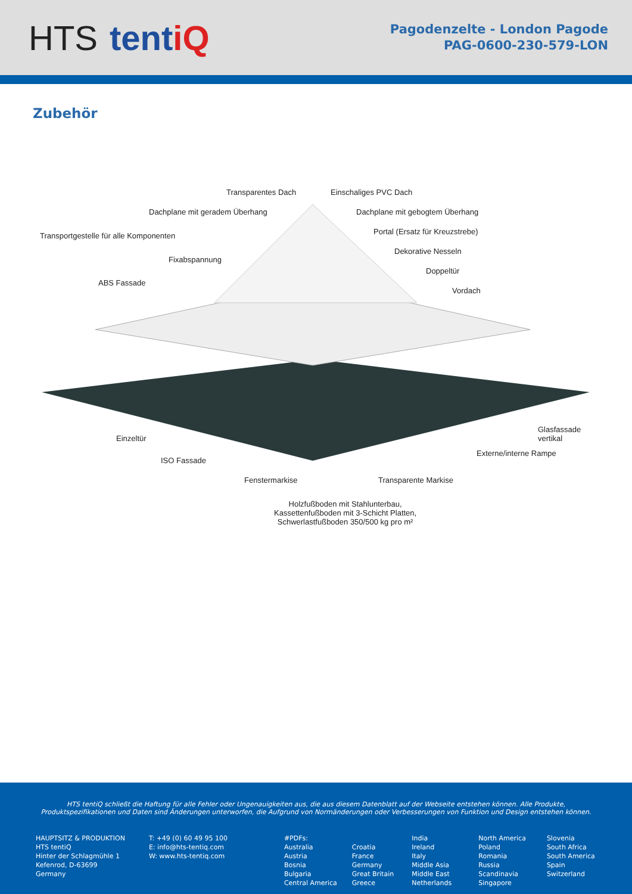HTS tentiQ
Pagodenzelte - London Pagode
PAG-0600-230-579-LON
Zubehör
Transparentes Dach Einschaliges PVC Dach
Dachplane mit geradem Überhang
Dachplane mit gebogtem Überhang
Transportgestelle für alle Komponenten
Portal (Ersatz für Kreuzstrebe)
Dekorative Nesseln
Fixabspannung
Doppeltür
ABS Fassade
Vordach
Glasfassade vertikal
Einzeltür
Externe/interne Rampe
ISO Fassade
Fenstermarkise Transparente Markise
Holzfußboden mit Stahlunterbau,
Kassettenfußboden mit 3-Schicht Platten,
Schwerlastfußboden 350/500 kg pro m²
HTS tentiQ schließt die Haftung für alle Fehler oder Ungenauigkeiten aus, die aus diesem Datenblatt auf der Webseite entstehen können. Alle Produkte, Produktspezifikationen und Daten sind Änderungen unterworfen, die Aufgrund von Normänderungen oder Verbesserungen von Funktion und Design entstehen können.
HAUPTSITZ & PRODUKTION
HTS tentiQ
Hinter der Schlagmühle 1
Kefenrod, D-63699
Germany
T: +49 (0) 60 49 95 100
E: info@hts-tentiq.com
W: www.hts-tentiq.com
#PDFs:
Australia
Austria
Bosnia
Bulgaria
Central America
Croatia
France
Germany
Great Britain
Greece
India
Ireland
Italy
Middle Asia
Middle East
Netherlands
North America
Poland
Romania
Russia
Scandinavia
Singapore
Slovenia
South Africa
South America
Spain
Switzerland